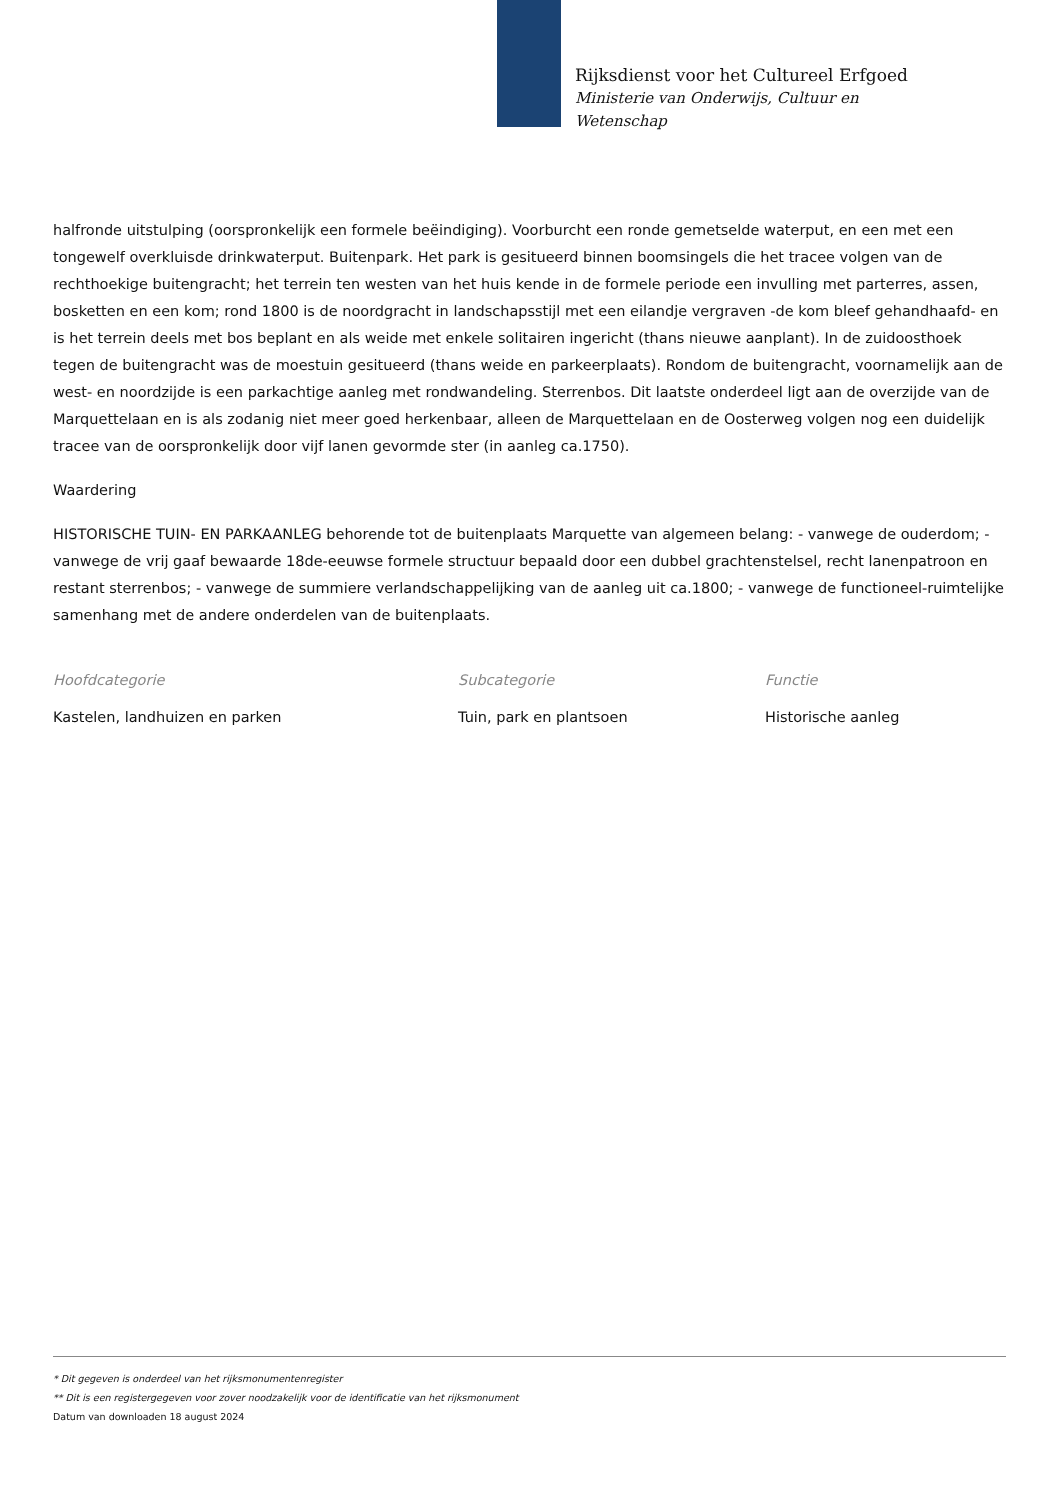Rijksdienst voor het Cultureel Erfgoed
Ministerie van Onderwijs, Cultuur en
Wetenschap
halfronde uitstulping (oorspronkelijk een formele beëindiging). Voorburcht een ronde gemetselde waterput, en een met een tongewelf overkluisde drinkwaterput. Buitenpark. Het park is gesitueerd binnen boomsingels die het tracee volgen van de rechthoekige buitengracht; het terrein ten westen van het huis kende in de formele periode een invulling met parterres, assen, bosketten en een kom; rond 1800 is de noordgracht in landschapsstijl met een eilandje vergraven -de kom bleef gehandhaafd- en is het terrein deels met bos beplant en als weide met enkele solitairen ingericht (thans nieuwe aanplant). In de zuidoosthoek tegen de buitengracht was de moestuin gesitueerd (thans weide en parkeerplaats). Rondom de buitengracht, voornamelijk aan de west- en noordzijde is een parkachtige aanleg met rondwandeling. Sterrenbos. Dit laatste onderdeel ligt aan de overzijde van de Marquettelaan en is als zodanig niet meer goed herkenbaar, alleen de Marquettelaan en de Oosterweg volgen nog een duidelijk tracee van de oorspronkelijk door vijf lanen gevormde ster (in aanleg ca.1750).
Waardering
HISTORISCHE TUIN- EN PARKAANLEG behorende tot de buitenplaats Marquette van algemeen belang: - vanwege de ouderdom; - vanwege de vrij gaaf bewaarde 18de-eeuwse formele structuur bepaald door een dubbel grachtenstelsel, recht lanenpatroon en restant sterrenbos; - vanwege de summiere verlandschappelijking van de aanleg uit ca.1800; - vanwege de functioneel-ruimtelijke samenhang met de andere onderdelen van de buitenplaats.
Hoofdcategorie
Kastelen, landhuizen en parken
Subcategorie
Tuin, park en plantsoen
Functie
Historische aanleg
* Dit gegeven is onderdeel van het rijksmonumentenregister
** Dit is een registergegeven voor zover noodzakelijk voor de identificatie van het rijksmonument
Datum van downloaden 18 august 2024